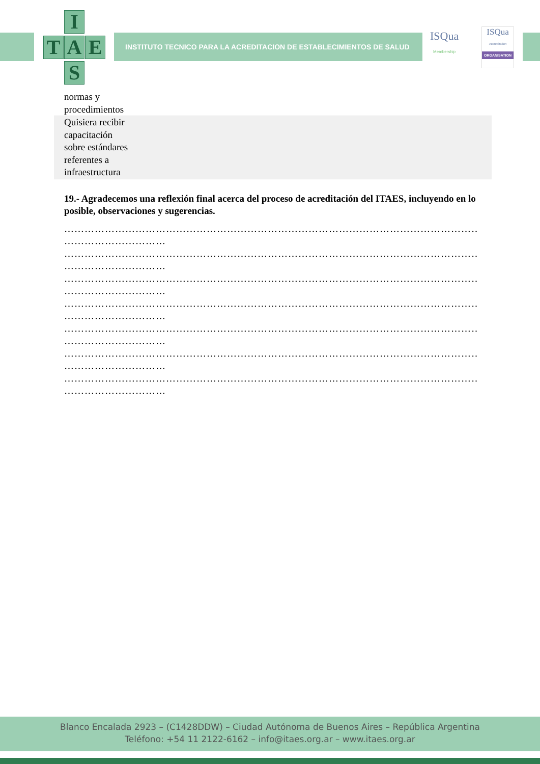I
T A E
S
INSTITUTO TECNICO PARA LA ACREDITACION DE ESTABLECIMIENTOS DE SALUD
ISQua
Membership
ISQua
Accreditation
ORGANISATION
| normas y procedimientos | |
| Quisiera recibir capacitación sobre estándares referentes a infraestructura | |
19.- Agradecemos una reflexión final acerca del proceso de acreditación del ITAES, incluyendo en lo posible, observaciones y sugerencias.
…………………………………………………………………………………………………………………………………
…………………………
…………………………………………………………………………………………………………………………………
…………………………
…………………………………………………………………………………………………………………………………
…………………………
…………………………………………………………………………………………………………………………………
…………………………
…………………………………………………………………………………………………………………………………
…………………………
…………………………………………………………………………………………………………………………………
…………………………
…………………………………………………………………………………………………………………………………
…………………………
Blanco Encalada 2923 – (C1428DDW) – Ciudad Autónoma de Buenos Aires – República Argentina
Teléfono: +54 11 2122-6162 – info@itaes.org.ar – www.itaes.org.ar